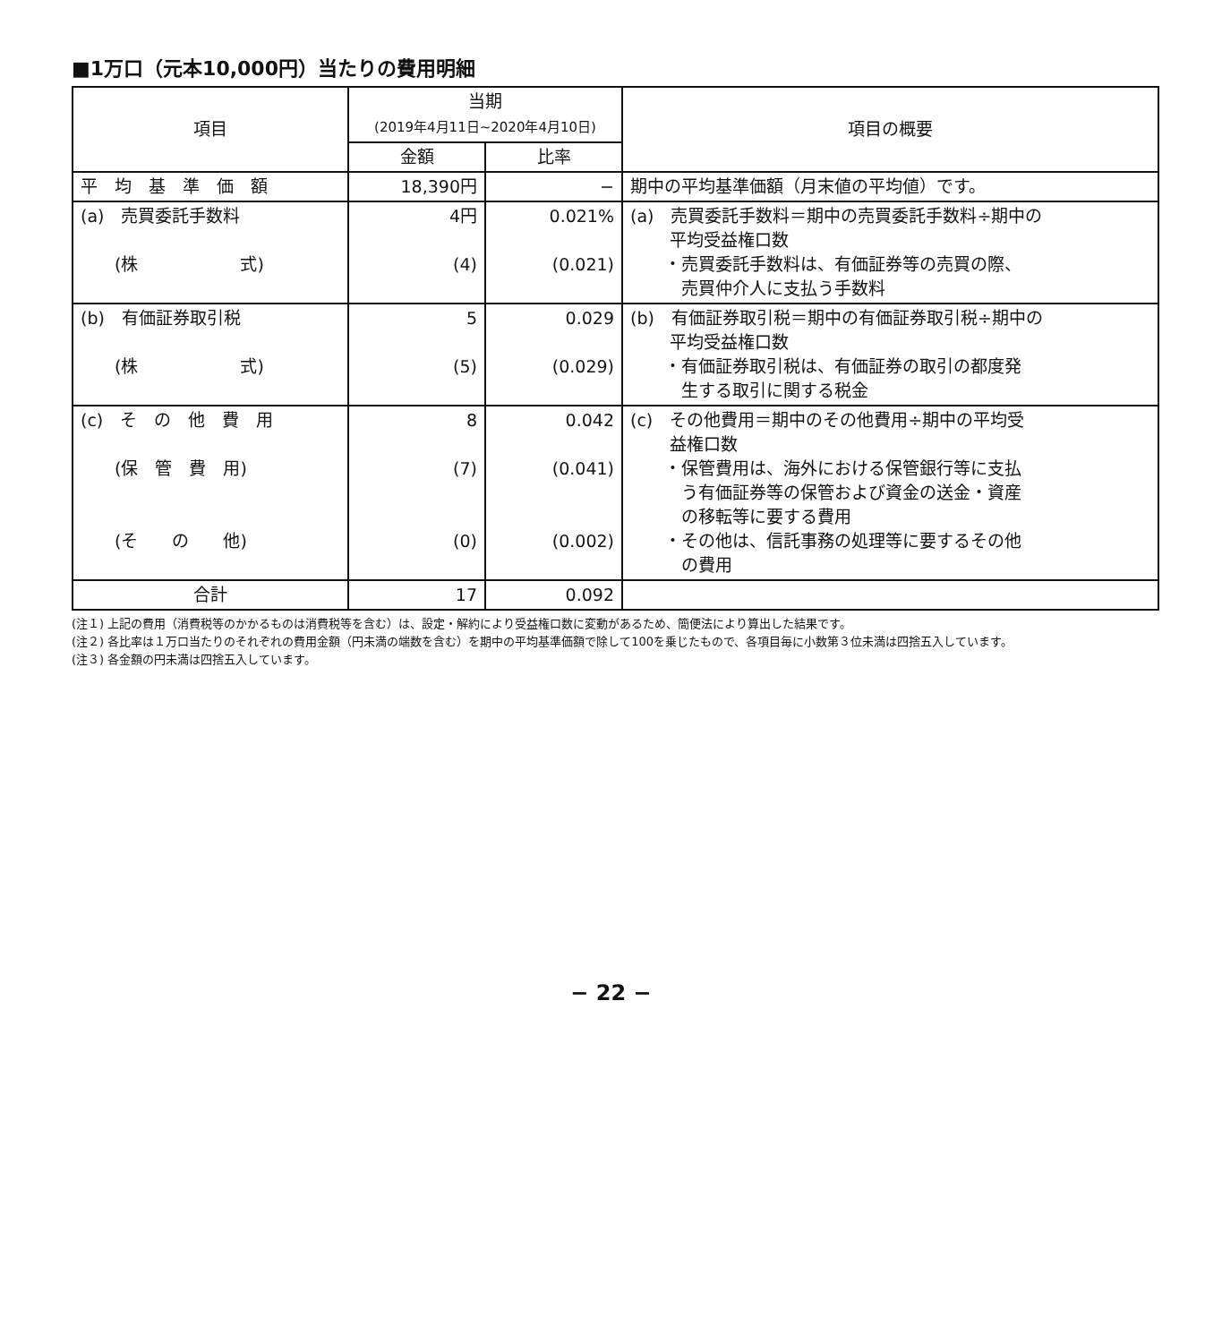■1万口（元本10,000円）当たりの費用明細
| 項目 | 当期 (2019年4月11日~2020年4月10日) | | 項目の概要 |
| --- | --- | --- | --- |
| | 金額 | 比率 | |
| 平 均 基 準 価 額 | 18,390円 | − | 期中の平均基準価額（月末値の平均値）です。 |
| (a) 売買委託手数料 (株 式) | 4円 (4) | 0.021% (0.021) | (a) 売買委託手数料＝期中の売買委託手数料÷期中の 平均受益権口数 ・売買委託手数料は、有価証券等の売買の際、 売買仲介人に支払う手数料 |
| (b) 有価証券取引税 (株 式) | 5 (5) | 0.029 (0.029) | (b) 有価証券取引税＝期中の有価証券取引税÷期中の 平均受益権口数 ・有価証券取引税は、有価証券の取引の都度発 生する取引に関する税金 |
| (c) そ の 他 費 用 (保 管 費 用) (そ の 他) | 8 (7) (0) | 0.042 (0.041) (0.002) | (c) その他費用＝期中のその他費用÷期中の平均受 益権口数 ・保管費用は、海外における保管銀行等に支払 う有価証券等の保管および資金の送金・資産 の移転等に要する費用 ・その他は、信託事務の処理等に要するその他 の費用 |
| 合計 | 17 | 0.092 | |
(注１) 上記の費用（消費税等のかかるものは消費税等を含む）は、設定・解約により受益権口数に変動があるため、簡便法により算出した結果です。
(注２) 各比率は１万口当たりのそれぞれの費用金額（円未満の端数を含む）を期中の平均基準価額で除して100を乗じたもので、各項目毎に小数第３位未満は四捨五入しています。
(注３) 各金額の円未満は四捨五入しています。
− 22 −